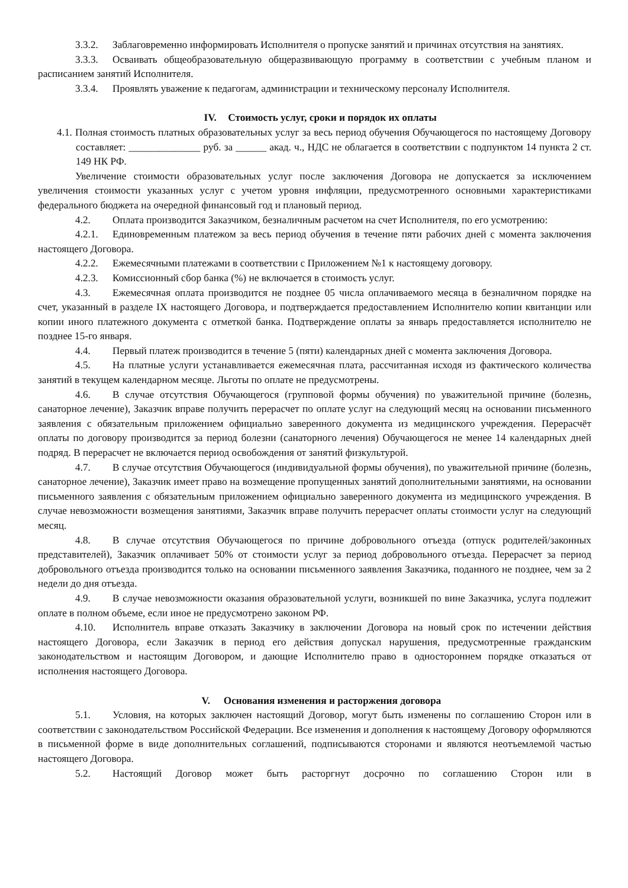3.3.2. Заблаговременно информировать Исполнителя о пропуске занятий и причинах отсутствия на занятиях.
3.3.3. Осваивать общеобразовательную общеразвивающую программу в соответствии с учебным планом и расписанием занятий Исполнителя.
3.3.4. Проявлять уважение к педагогам, администрации и техническому персоналу Исполнителя.
IV. Стоимость услуг, сроки и порядок их оплаты
4.1. Полная стоимость платных образовательных услуг за весь период обучения Обучающегося по настоящему Договору составляет: ______________ руб. за ______ акад. ч., НДС не облагается в соответствии с подпунктом 14 пункта 2 ст. 149 НК РФ.
Увеличение стоимости образовательных услуг после заключения Договора не допускается за исключением увеличения стоимости указанных услуг с учетом уровня инфляции, предусмотренного основными характеристиками федерального бюджета на очередной финансовый год и плановый период.
4.2. Оплата производится Заказчиком, безналичным расчетом на счет Исполнителя, по его усмотрению:
4.2.1. Единовременным платежом за весь период обучения в течение пяти рабочих дней с момента заключения настоящего Договора.
4.2.2. Ежемесячными платежами в соответствии с Приложением №1 к настоящему договору.
4.2.3. Комиссионный сбор банка (%) не включается в стоимость услуг.
4.3. Ежемесячная оплата производится не позднее 05 числа оплачиваемого месяца в безналичном порядке на счет, указанный в разделе IX настоящего Договора, и подтверждается предоставлением Исполнителю копии квитанции или копии иного платежного документа с отметкой банка. Подтверждение оплаты за январь предоставляется исполнителю не позднее 15-го января.
4.4. Первый платеж производится в течение 5 (пяти) календарных дней с момента заключения Договора.
4.5. На платные услуги устанавливается ежемесячная плата, рассчитанная исходя из фактического количества занятий в текущем календарном месяце. Льготы по оплате не предусмотрены.
4.6. В случае отсутствия Обучающегося (групповой формы обучения) по уважительной причине (болезнь, санаторное лечение), Заказчик вправе получить перерасчет по оплате услуг на следующий месяц на основании письменного заявления с обязательным приложением официально заверенного документа из медицинского учреждения. Перерасчёт оплаты по договору производится за период болезни (санаторного лечения) Обучающегося не менее 14 календарных дней подряд. В перерасчет не включается период освобождения от занятий физкультурой.
4.7. В случае отсутствия Обучающегося (индивидуальной формы обучения), по уважительной причине (болезнь, санаторное лечение), Заказчик имеет право на возмещение пропущенных занятий дополнительными занятиями, на основании письменного заявления с обязательным приложением официально заверенного документа из медицинского учреждения. В случае невозможности возмещения занятиями, Заказчик вправе получить перерасчет оплаты стоимости услуг на следующий месяц.
4.8. В случае отсутствия Обучающегося по причине добровольного отъезда (отпуск родителей/законных представителей), Заказчик оплачивает 50% от стоимости услуг за период добровольного отъезда. Перерасчет за период добровольного отъезда производится только на основании письменного заявления Заказчика, поданного не позднее, чем за 2 недели до дня отъезда.
4.9. В случае невозможности оказания образовательной услуги, возникшей по вине Заказчика, услуга подлежит оплате в полном объеме, если иное не предусмотрено законом РФ.
4.10. Исполнитель вправе отказать Заказчику в заключении Договора на новый срок по истечении действия настоящего Договора, если Заказчик в период его действия допускал нарушения, предусмотренные гражданским законодательством и настоящим Договором, и дающие Исполнителю право в одностороннем порядке отказаться от исполнения настоящего Договора.
V. Основания изменения и расторжения договора
5.1. Условия, на которых заключен настоящий Договор, могут быть изменены по соглашению Сторон или в соответствии с законодательством Российской Федерации. Все изменения и дополнения к настоящему Договору оформляются в письменной форме в виде дополнительных соглашений, подписываются сторонами и являются неотъемлемой частью настоящего Договора.
5.2. Настоящий Договор может быть расторгнут досрочно по соглашению Сторон или в